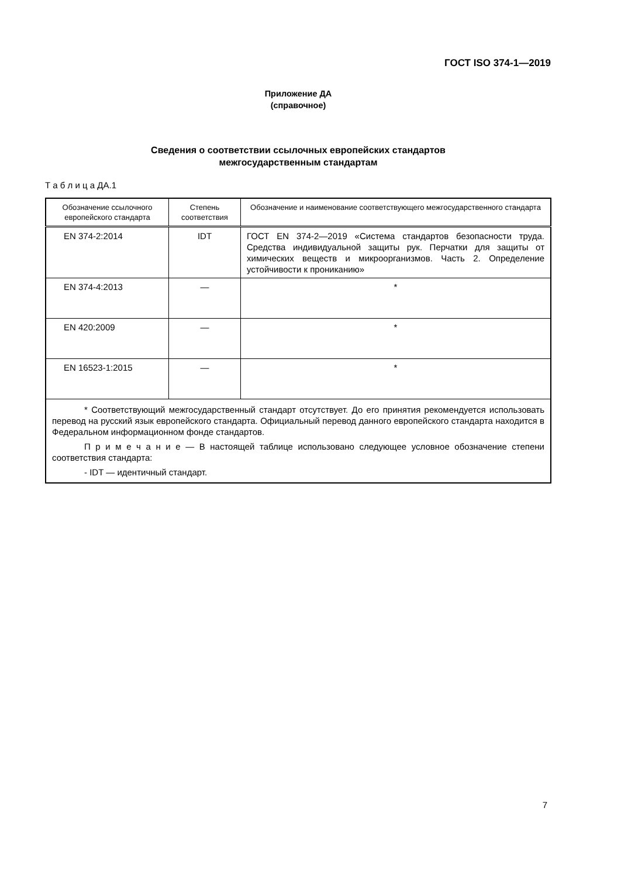ГОСТ ISO 374-1—2019
Приложение ДА
(справочное)
Сведения о соответствии ссылочных европейских стандартов
межгосударственным стандартам
Т а б л и ц а ДА.1
| Обозначение ссылочного европейского стандарта | Степень соответствия | Обозначение и наименование соответствующего межгосударственного стандарта |
| --- | --- | --- |
| EN 374-2:2014 | IDT | ГОСТ EN 374-2—2019 «Система стандартов безопасности труда. Средства индивидуальной защиты рук. Перчатки для защиты от химических веществ и микроорганизмов. Часть 2. Определение устойчивости к проникани­ю» |
| EN 374-4:2013 | — | * |
| EN 420:2009 | — | * |
| EN 16523-1:2015 | — | * |
| * Соответствующий межгосударственный стандарт отсутствует. До его принятия рекомендуется использовать перевод на русский язык европейского стандарта. Официальный перевод данного европейского стандарта находится в Федеральном информационном фонде стандартов. П р и м е ч а н и е — В настоящей таблице использовано следующее условное обозначение степени соответствия стандарта: - IDT — идентичный стандарт. | | |
7